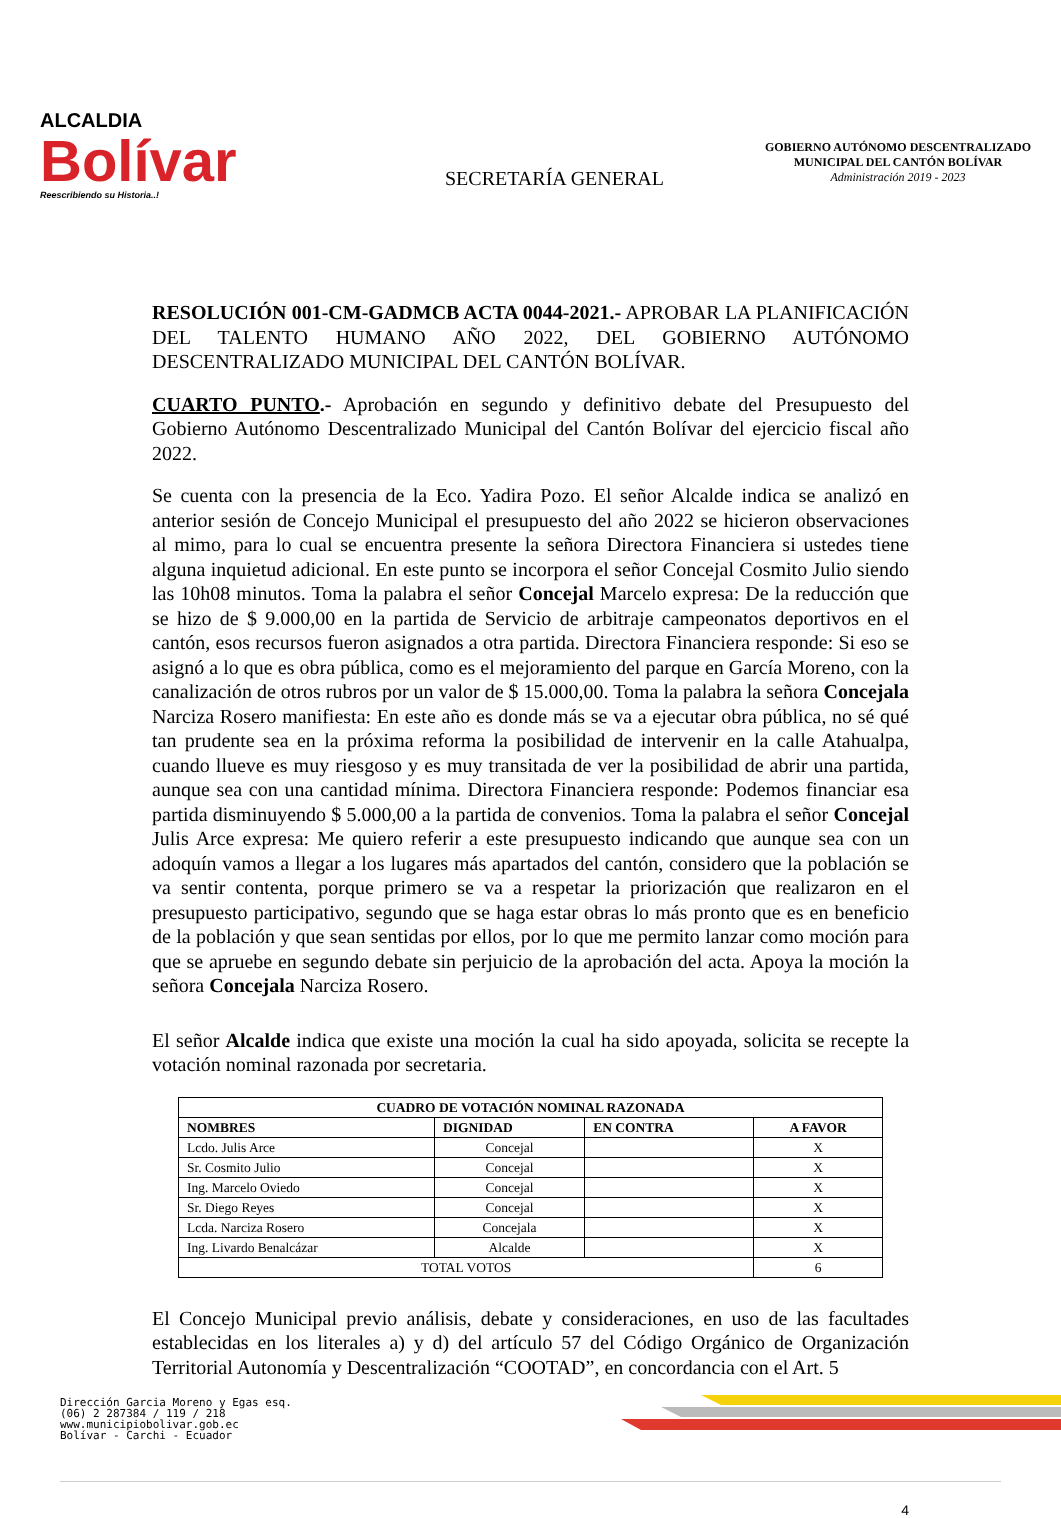ALCALDIA
Bolívar
Reescribiendo su Historia..!
SECRETARÍA GENERAL
GOBIERNO AUTÓNOMO DESCENTRALIZADO
MUNICIPAL DEL CANTÓN BOLÍVAR
Administración 2019 - 2023
RESOLUCIÓN 001-CM-GADMCB ACTA 0044-2021.- APROBAR LA PLANIFICACIÓN DEL TALENTO HUMANO AÑO 2022, DEL GOBIERNO AUTÓNOMO DESCENTRALIZADO MUNICIPAL DEL CANTÓN BOLÍVAR.
CUARTO PUNTO.- Aprobación en segundo y definitivo debate del Presupuesto del Gobierno Autónomo Descentralizado Municipal del Cantón Bolívar del ejercicio fiscal año 2022.
Se cuenta con la presencia de la Eco. Yadira Pozo. El señor Alcalde indica se analizó en anterior sesión de Concejo Municipal el presupuesto del año 2022 se hicieron observaciones al mimo, para lo cual se encuentra presente la señora Directora Financiera si ustedes tiene alguna inquietud adicional. En este punto se incorpora el señor Concejal Cosmito Julio siendo las 10h08 minutos. Toma la palabra el señor Concejal Marcelo expresa: De la reducción que se hizo de $ 9.000,00 en la partida de Servicio de arbitraje campeonatos deportivos en el cantón, esos recursos fueron asignados a otra partida. Directora Financiera responde: Si eso se asignó a lo que es obra pública, como es el mejoramiento del parque en García Moreno, con la canalización de otros rubros por un valor de $ 15.000,00. Toma la palabra la señora Concejala Narciza Rosero manifiesta: En este año es donde más se va a ejecutar obra pública, no sé qué tan prudente sea en la próxima reforma la posibilidad de intervenir en la calle Atahualpa, cuando llueve es muy riesgoso y es muy transitada de ver la posibilidad de abrir una partida, aunque sea con una cantidad mínima. Directora Financiera responde: Podemos financiar esa partida disminuyendo $ 5.000,00 a la partida de convenios. Toma la palabra el señor Concejal Julis Arce expresa: Me quiero referir a este presupuesto indicando que aunque sea con un adoquín vamos a llegar a los lugares más apartados del cantón, considero que la población se va sentir contenta, porque primero se va a respetar la priorización que realizaron en el presupuesto participativo, segundo que se haga estar obras lo más pronto que es en beneficio de la población y que sean sentidas por ellos, por lo que me permito lanzar como moción para que se apruebe en segundo debate sin perjuicio de la aprobación del acta. Apoya la moción la señora Concejala Narciza Rosero.
El señor Alcalde indica que existe una moción la cual ha sido apoyada, solicita se recepte la votación nominal razonada por secretaria.
| CUADRO DE VOTACIÓN NOMINAL RAZONADA | | | |
| --- | --- | --- | --- |
| NOMBRES | DIGNIDAD | EN CONTRA | A FAVOR |
| Lcdo. Julis Arce | Concejal | | X |
| Sr. Cosmito Julio | Concejal | | X |
| Ing. Marcelo Oviedo | Concejal | | X |
| Sr. Diego Reyes | Concejal | | X |
| Lcda. Narciza Rosero | Concejala | | X |
| Ing. Livardo Benalcázar | Alcalde | | X |
| TOTAL VOTOS | | | 6 |
El Concejo Municipal previo análisis, debate y consideraciones, en uso de las facultades establecidas en los literales a) y d) del artículo 57 del Código Orgánico de Organización Territorial Autonomía y Descentralización “COOTAD”, en concordancia con el Art. 5
Dirección Garcia Moreno y Egas esq.
(06) 2 287384 / 119 / 218
www.municipiobolivar.gob.ec
Bolívar - Carchi - Ecuador
4